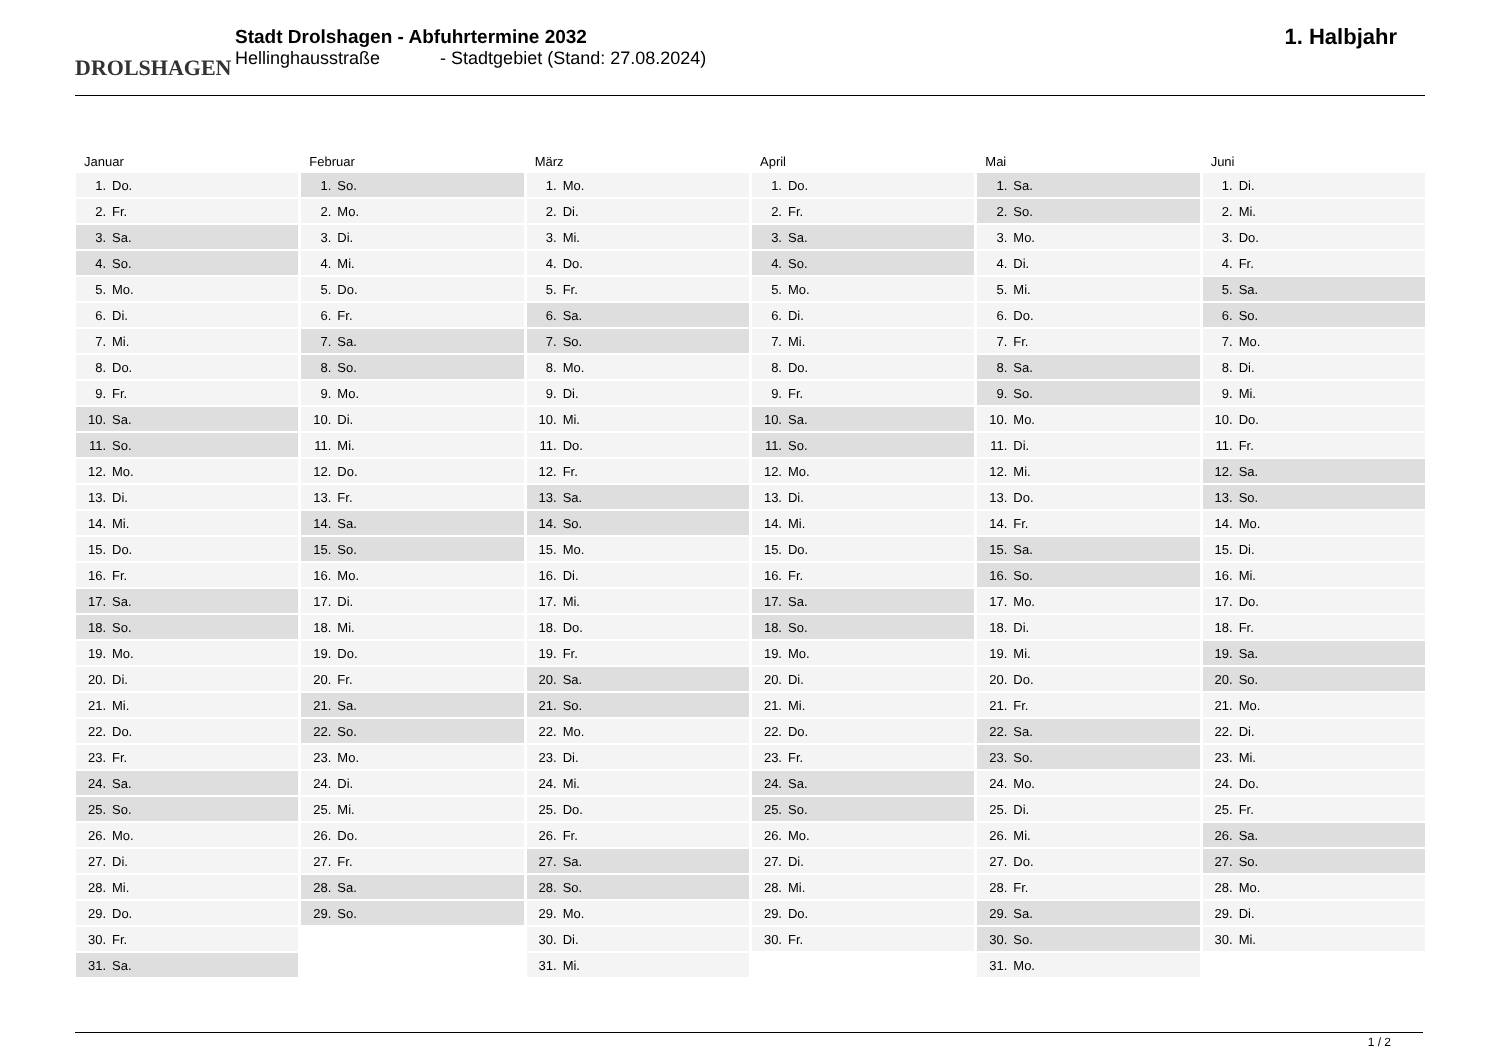DROLSHAGEN
Stadt Drolshagen - Abfuhrtermine 2032
Hellinghausstraße - Stadtgebiet (Stand: 27.08.2024)
1. Halbjahr
Januar
| 1. | Do. |
| 2. | Fr. |
| 3. | Sa. |
| 4. | So. |
| 5. | Mo. |
| 6. | Di. |
| 7. | Mi. |
| 8. | Do. |
| 9. | Fr. |
| 10. | Sa. |
| 11. | So. |
| 12. | Mo. |
| 13. | Di. |
| 14. | Mi. |
| 15. | Do. |
| 16. | Fr. |
| 17. | Sa. |
| 18. | So. |
| 19. | Mo. |
| 20. | Di. |
| 21. | Mi. |
| 22. | Do. |
| 23. | Fr. |
| 24. | Sa. |
| 25. | So. |
| 26. | Mo. |
| 27. | Di. |
| 28. | Mi. |
| 29. | Do. |
| 30. | Fr. |
| 31. | Sa. |
Februar
| 1. | So. |
| 2. | Mo. |
| 3. | Di. |
| 4. | Mi. |
| 5. | Do. |
| 6. | Fr. |
| 7. | Sa. |
| 8. | So. |
| 9. | Mo. |
| 10. | Di. |
| 11. | Mi. |
| 12. | Do. |
| 13. | Fr. |
| 14. | Sa. |
| 15. | So. |
| 16. | Mo. |
| 17. | Di. |
| 18. | Mi. |
| 19. | Do. |
| 20. | Fr. |
| 21. | Sa. |
| 22. | So. |
| 23. | Mo. |
| 24. | Di. |
| 25. | Mi. |
| 26. | Do. |
| 27. | Fr. |
| 28. | Sa. |
| 29. | So. |
März
| 1. | Mo. |
| 2. | Di. |
| 3. | Mi. |
| 4. | Do. |
| 5. | Fr. |
| 6. | Sa. |
| 7. | So. |
| 8. | Mo. |
| 9. | Di. |
| 10. | Mi. |
| 11. | Do. |
| 12. | Fr. |
| 13. | Sa. |
| 14. | So. |
| 15. | Mo. |
| 16. | Di. |
| 17. | Mi. |
| 18. | Do. |
| 19. | Fr. |
| 20. | Sa. |
| 21. | So. |
| 22. | Mo. |
| 23. | Di. |
| 24. | Mi. |
| 25. | Do. |
| 26. | Fr. |
| 27. | Sa. |
| 28. | So. |
| 29. | Mo. |
| 30. | Di. |
| 31. | Mi. |
April
| 1. | Do. |
| 2. | Fr. |
| 3. | Sa. |
| 4. | So. |
| 5. | Mo. |
| 6. | Di. |
| 7. | Mi. |
| 8. | Do. |
| 9. | Fr. |
| 10. | Sa. |
| 11. | So. |
| 12. | Mo. |
| 13. | Di. |
| 14. | Mi. |
| 15. | Do. |
| 16. | Fr. |
| 17. | Sa. |
| 18. | So. |
| 19. | Mo. |
| 20. | Di. |
| 21. | Mi. |
| 22. | Do. |
| 23. | Fr. |
| 24. | Sa. |
| 25. | So. |
| 26. | Mo. |
| 27. | Di. |
| 28. | Mi. |
| 29. | Do. |
| 30. | Fr. |
Mai
| 1. | Sa. |
| 2. | So. |
| 3. | Mo. |
| 4. | Di. |
| 5. | Mi. |
| 6. | Do. |
| 7. | Fr. |
| 8. | Sa. |
| 9. | So. |
| 10. | Mo. |
| 11. | Di. |
| 12. | Mi. |
| 13. | Do. |
| 14. | Fr. |
| 15. | Sa. |
| 16. | So. |
| 17. | Mo. |
| 18. | Di. |
| 19. | Mi. |
| 20. | Do. |
| 21. | Fr. |
| 22. | Sa. |
| 23. | So. |
| 24. | Mo. |
| 25. | Di. |
| 26. | Mi. |
| 27. | Do. |
| 28. | Fr. |
| 29. | Sa. |
| 30. | So. |
| 31. | Mo. |
Juni
| 1. | Di. |
| 2. | Mi. |
| 3. | Do. |
| 4. | Fr. |
| 5. | Sa. |
| 6. | So. |
| 7. | Mo. |
| 8. | Di. |
| 9. | Mi. |
| 10. | Do. |
| 11. | Fr. |
| 12. | Sa. |
| 13. | So. |
| 14. | Mo. |
| 15. | Di. |
| 16. | Mi. |
| 17. | Do. |
| 18. | Fr. |
| 19. | Sa. |
| 20. | So. |
| 21. | Mo. |
| 22. | Di. |
| 23. | Mi. |
| 24. | Do. |
| 25. | Fr. |
| 26. | Sa. |
| 27. | So. |
| 28. | Mo. |
| 29. | Di. |
| 30. | Mi. |
1 / 2